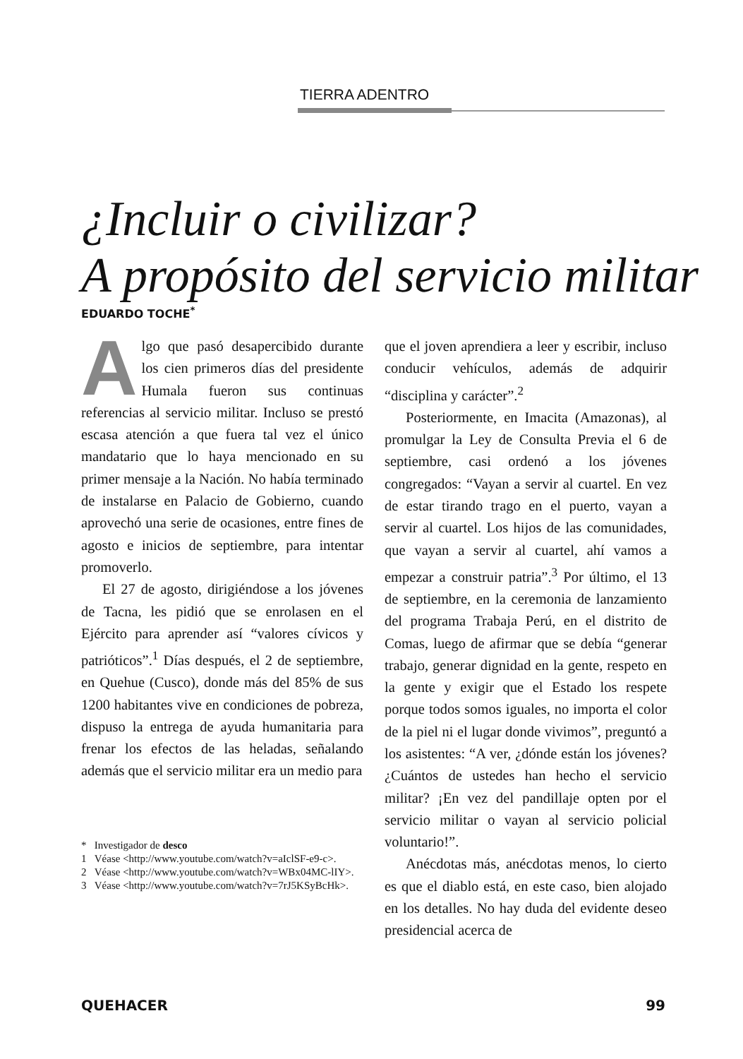TIERRA ADENTRO
¿Incluir o civilizar?
A propósito del servicio militar
EDUARDO TOCHE<sup>*</sup>
Algo que pasó desapercibido durante los cien primeros días del presidente Humala fueron sus continuas referencias al servicio militar. Incluso se prestó escasa atención a que fuera tal vez el único mandatario que lo haya mencionado en su primer mensaje a la Nación. No había terminado de instalarse en Palacio de Gobierno, cuando aprovechó una serie de ocasiones, entre fines de agosto e inicios de septiembre, para intentar promoverlo.
El 27 de agosto, dirigiéndose a los jóvenes de Tacna, les pidió que se enrolasen en el Ejército para aprender así “valores cívicos y patrióticos”.<sup>1</sup> Días después, el 2 de septiembre, en Quehue (Cusco), donde más del 85% de sus 1200 habitantes vive en condiciones de pobreza, dispuso la entrega de ayuda humanitaria para frenar los efectos de las heladas, señalando además que el servicio militar era un medio para
* Investigador de desco
1 Véase <http://www.youtube.com/watch?v=aIclSF-e9-c>.
2 Véase <http://www.youtube.com/watch?v=WBx04MC-lIY>.
3 Véase <http://www.youtube.com/watch?v=7rJ5KSyBcHk>.
que el joven aprendiera a leer y escribir, incluso conducir vehículos, además de adquirir “disciplina y carácter”.<sup>2</sup>
Posteriormente, en Imacita (Amazonas), al promulgar la Ley de Consulta Previa el 6 de septiembre, casi ordenó a los jóvenes congregados: “Vayan a servir al cuartel. En vez de estar tirando trago en el puerto, vayan a servir al cuartel. Los hijos de las comunidades, que vayan a servir al cuartel, ahí vamos a empezar a construir patria”.<sup>3</sup> Por último, el 13 de septiembre, en la ceremonia de lanzamiento del programa Trabaja Perú, en el distrito de Comas, luego de afirmar que se debía “generar trabajo, generar dignidad en la gente, respeto en la gente y exigir que el Estado los respete porque todos somos iguales, no importa el color de la piel ni el lugar donde vivimos”, preguntó a los asistentes: “A ver, ¿dónde están los jóvenes? ¿Cuántos de ustedes han hecho el servicio militar? ¡En vez del pandillaje opten por el servicio militar o vayan al servicio policial voluntario!”.
Anécdotas más, anécdotas menos, lo cierto es que el diablo está, en este caso, bien alojado en los detalles. No hay duda del evidente deseo presidencial acerca de
QUEHACER 99